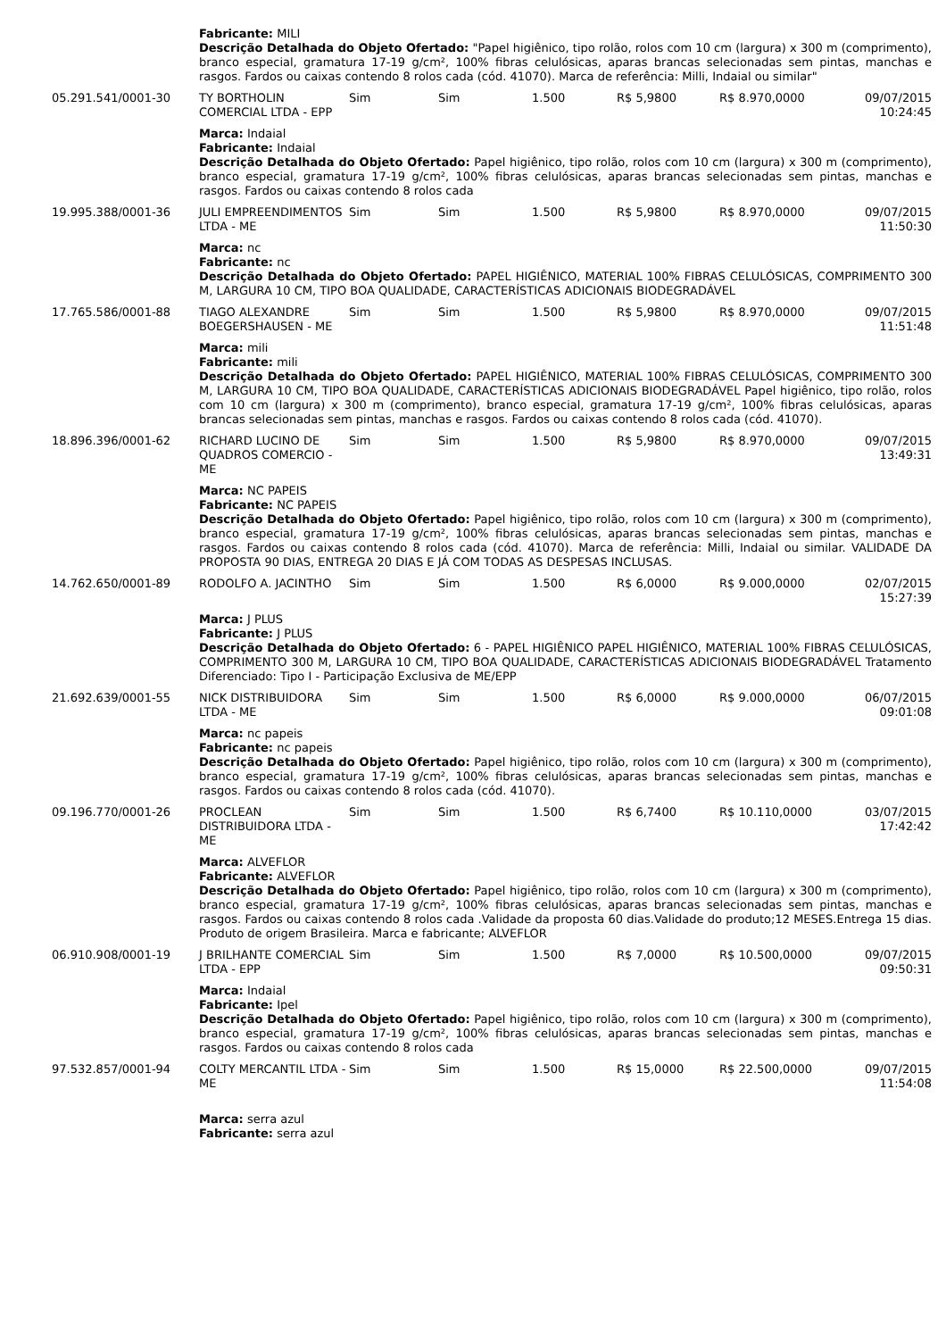| | Fabricante: MILI Descrição Detalhada do Objeto Ofertado: "Papel higiênico, tipo rolão, rolos com 10 cm (largura) x 300 m (comprimento), branco especial, gramatura 17-19 g/cm², 100% fibras celulósicas, aparas brancas selecionadas sem pintas, manchas e rasgos. Fardos ou caixas contendo 8 rolos cada (cód. 41070). Marca de referência: Milli, Indaial ou similar" | | | | | | |
| 05.291.541/0001-30 | TY BORTHOLIN COMERCIAL LTDA - EPP | Sim | Sim | 1.500 | R$ 5,9800 | R$ 8.970,0000 | 09/07/2015 10:24:45 |
| | Marca: Indaial Fabricante: Indaial Descrição Detalhada do Objeto Ofertado: Papel higiênico, tipo rolão, rolos com 10 cm (largura) x 300 m (comprimento), branco especial, gramatura 17-19 g/cm², 100% fibras celulósicas, aparas brancas selecionadas sem pintas, manchas e rasgos. Fardos ou caixas contendo 8 rolos cada | | | | | | |
| 19.995.388/0001-36 | JULI EMPREENDIMENTOS LTDA - ME | Sim | Sim | 1.500 | R$ 5,9800 | R$ 8.970,0000 | 09/07/2015 11:50:30 |
| | Marca: nc Fabricante: nc Descrição Detalhada do Objeto Ofertado: PAPEL HIGIÊNICO, MATERIAL 100% FIBRAS CELULÓSICAS, COMPRIMENTO 300 M, LARGURA 10 CM, TIPO BOA QUALIDADE, CARACTERÍSTICAS ADICIONAIS BIODEGRADÁVEL | | | | | | |
| 17.765.586/0001-88 | TIAGO ALEXANDRE BOEGERSHAUSEN - ME | Sim | Sim | 1.500 | R$ 5,9800 | R$ 8.970,0000 | 09/07/2015 11:51:48 |
| | Marca: mili Fabricante: mili Descrição Detalhada do Objeto Ofertado: PAPEL HIGIÊNICO, MATERIAL 100% FIBRAS CELULÓSICAS, COMPRIMENTO 300 M, LARGURA 10 CM, TIPO BOA QUALIDADE, CARACTERÍSTICAS ADICIONAIS BIODEGRADÁVEL Papel higiênico, tipo rolão, rolos com 10 cm (largura) x 300 m (comprimento), branco especial, gramatura 17-19 g/cm², 100% fibras celulósicas, aparas brancas selecionadas sem pintas, manchas e rasgos. Fardos ou caixas contendo 8 rolos cada (cód. 41070). | | | | | | |
| 18.896.396/0001-62 | RICHARD LUCINO DE QUADROS COMERCIO - ME | Sim | Sim | 1.500 | R$ 5,9800 | R$ 8.970,0000 | 09/07/2015 13:49:31 |
| | Marca: NC PAPEIS Fabricante: NC PAPEIS Descrição Detalhada do Objeto Ofertado: Papel higiênico, tipo rolão, rolos com 10 cm (largura) x 300 m (comprimento), branco especial, gramatura 17-19 g/cm², 100% fibras celulósicas, aparas brancas selecionadas sem pintas, manchas e rasgos. Fardos ou caixas contendo 8 rolos cada (cód. 41070). Marca de referência: Milli, Indaial ou similar. VALIDADE DA PROPOSTA 90 DIAS, ENTREGA 20 DIAS E JÁ COM TODAS AS DESPESAS INCLUSAS. | | | | | | |
| 14.762.650/0001-89 | RODOLFO A. JACINTHO | Sim | Sim | 1.500 | R$ 6,0000 | R$ 9.000,0000 | 02/07/2015 15:27:39 |
| | Marca: J PLUS Fabricante: J PLUS Descrição Detalhada do Objeto Ofertado: 6 - PAPEL HIGIÊNICO PAPEL HIGIÊNICO, MATERIAL 100% FIBRAS CELULÓSICAS, COMPRIMENTO 300 M, LARGURA 10 CM, TIPO BOA QUALIDADE, CARACTERÍSTICAS ADICIONAIS BIODEGRADÁVEL Tratamento Diferenciado: Tipo I - Participação Exclusiva de ME/EPP | | | | | | |
| 21.692.639/0001-55 | NICK DISTRIBUIDORA LTDA - ME | Sim | Sim | 1.500 | R$ 6,0000 | R$ 9.000,0000 | 06/07/2015 09:01:08 |
| | Marca: nc papeis Fabricante: nc papeis Descrição Detalhada do Objeto Ofertado: Papel higiênico, tipo rolão, rolos com 10 cm (largura) x 300 m (comprimento), branco especial, gramatura 17-19 g/cm², 100% fibras celulósicas, aparas brancas selecionadas sem pintas, manchas e rasgos. Fardos ou caixas contendo 8 rolos cada (cód. 41070). | | | | | | |
| 09.196.770/0001-26 | PROCLEAN DISTRIBUIDORA LTDA - ME | Sim | Sim | 1.500 | R$ 6,7400 | R$ 10.110,0000 | 03/07/2015 17:42:42 |
| | Marca: ALVEFLOR Fabricante: ALVEFLOR Descrição Detalhada do Objeto Ofertado: Papel higiênico, tipo rolão, rolos com 10 cm (largura) x 300 m (comprimento), branco especial, gramatura 17-19 g/cm², 100% fibras celulósicas, aparas brancas selecionadas sem pintas, manchas e rasgos. Fardos ou caixas contendo 8 rolos cada .Validade da proposta 60 dias.Validade do produto;12 MESES.Entrega 15 dias. Produto de origem Brasileira. Marca e fabricante; ALVEFLOR | | | | | | |
| 06.910.908/0001-19 | J BRILHANTE COMERCIAL LTDA - EPP | Sim | Sim | 1.500 | R$ 7,0000 | R$ 10.500,0000 | 09/07/2015 09:50:31 |
| | Marca: Indaial Fabricante: Ipel Descrição Detalhada do Objeto Ofertado: Papel higiênico, tipo rolão, rolos com 10 cm (largura) x 300 m (comprimento), branco especial, gramatura 17-19 g/cm², 100% fibras celulósicas, aparas brancas selecionadas sem pintas, manchas e rasgos. Fardos ou caixas contendo 8 rolos cada | | | | | | |
| 97.532.857/0001-94 | COLTY MERCANTIL LTDA - ME | Sim | Sim | 1.500 | R$ 15,0000 | R$ 22.500,0000 | 09/07/2015 11:54:08 |
| | Marca: serra azul Fabricante: serra azul | | | | | | |